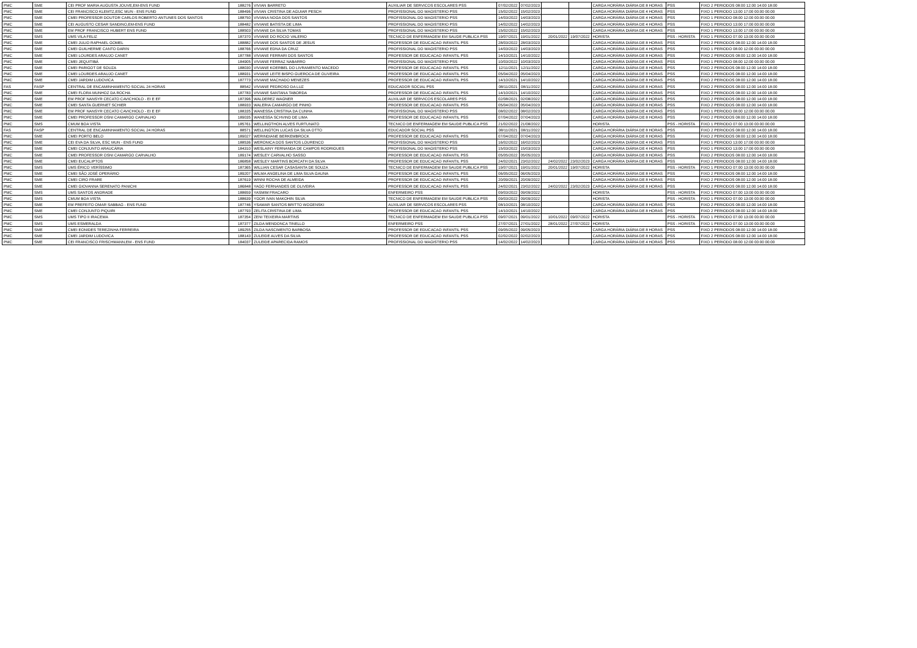| PMC | SME | CEI PROF MARIA AUGUSTA JOUVE,EM-ENS FUND | 188276 | VIVIAN BARRETO | AUXILIAR DE SERVICOS ESCOLARES PSS | 07/02/2022 | 07/02/2023 | | | CARGA HORÁRIA DIÁRIA DE 8 HORAS | PSS | FIXO 2 PERIODOS 08:00 12:00 14:00 18:00 |
| PMC | SME | CEI FRANCISCO KLEMTZ,ESC MUN - ENS FUND | 188496 | VIVIAN CRISTINA DE AGUIAR PESCH | PROFISSIONAL DO MAGISTERIO PSS | 15/02/2022 | 15/02/2023 | | | CARGA HORÁRIA DIÁRIA DE 4 HORAS | PSS | FIXO 1 PERIODO 13:00 17:00 00:00 00:00 |
| PMC | SME | CMEI PROFESSOR DOUTOR CARLOS ROBERTO ANTUNES DOS SANTOS | 188750 | VIVIANA NOGA DOS SANTOS | PROFISSIONAL DO MAGISTERIO PSS | 14/03/2022 | 14/03/2023 | | | CARGA HORÁRIA DIÁRIA DE 4 HORAS | PSS | FIXO 1 PERIODO 08:00 12:00 00:00 00:00 |
| PMC | SME | CEI AUGUSTO CESAR SANDINO,EM-ENS FUND | 188482 | VIVIANE BATISTA DE LIMA | PROFISSIONAL DO MAGISTERIO PSS | 14/02/2022 | 14/02/2023 | | | CARGA HORÁRIA DIÁRIA DE 4 HORAS | PSS | FIXO 1 PERIODO 13:00 17:00 00:00 00:00 |
| PMC | SME | EM PROF FRANCISCO HUBERT ENS FUND | 188503 | VIVIANE DA SILVA TOMAS | PROFISSIONAL DO MAGISTERIO PSS | 15/02/2022 | 15/02/2023 | | | CARGA HORÁRIA DIÁRIA DE 4 HORAS | PSS | FIXO 1 PERIODO 13:00 17:00 00:00 00:00 |
| PMC | SMS | UMS VILA FELIZ | 187370 | VIVIANE DO ROCIO VALERIO | TECNICO DE ENFERMAGEM EM SAUDE PUBLICA PSS | 19/07/2021 | 19/01/2022 | 20/01/2022 | 19/07/2022 | HORISTA | PSS - HORISTA | FIXO 1 PERIODO 07:00 13:00 00:00 00:00 |
| PMC | SME | CMEI JULIO RAPHAEL GOMEL | 188882 | VIVIANE DOS SANTOS DE JESUS | PROFESSOR DE EDUCACAO INFANTIL PSS | 28/03/2022 | 28/03/2023 | | | CARGA HORÁRIA DIÁRIA DE 8 HORAS | PSS | FIXO 2 PERIODOS 08:00 12:00 14:00 18:00 |
| PMC | SME | CMEI GUILHERME CANTO DARIN | 188766 | VIVIANE EDNA DA CRUZ | PROFISSIONAL DO MAGISTERIO PSS | 14/03/2022 | 14/03/2023 | | | CARGA HORÁRIA DIÁRIA DE 4 HORAS | PSS | FIXO 1 PERIODO 08:00 12:00 00:00 00:00 |
| PMC | SME | CMEI LOURDES ARAUJO CANET | 187788 | VIVIANE FERRARI DOS SANTOS | PROFESSOR DE EDUCACAO INFANTIL PSS | 14/10/2021 | 14/10/2022 | | | CARGA HORÁRIA DIÁRIA DE 8 HORAS | PSS | FIXO 2 PERIODOS 08:00 12:00 14:00 18:00 |
| PMC | SME | CMEI JEQUITIBÁ | 184905 | VIVIANE FERRAZ NABARRO | PROFISSIONAL DO MAGISTERIO PSS | 10/03/2022 | 10/03/2023 | | | CARGA HORÁRIA DIÁRIA DE 4 HORAS | PSS | FIXO 1 PERIODO 08:00 12:00 00:00 00:00 |
| PMC | SME | CMEI PARIGOT DE SOUZA | 188030 | VIVIANE KOERBEL DO LIVRAMENTO MACEDO | PROFESSOR DE EDUCACAO INFANTIL PSS | 12/11/2021 | 12/11/2022 | | | CARGA HORÁRIA DIÁRIA DE 8 HORAS | PSS | FIXO 2 PERIODOS 08:00 12:00 14:00 18:00 |
| PMC | SME | CMEI LOURDES ARAUJO CANET | 188931 | VIVIANE LEITE BISPO GUEROCA DE OLIVEIRA | PROFESSOR DE EDUCACAO INFANTIL PSS | 05/04/2022 | 05/04/2023 | | | CARGA HORÁRIA DIÁRIA DE 8 HORAS | PSS | FIXO 2 PERIODOS 08:00 12:00 14:00 18:00 |
| PMC | SME | CMEI JARDIM LUDOVICA | 187773 | VIVIANE MACHADO MENEZES | PROFESSOR DE EDUCACAO INFANTIL PSS | 14/10/2021 | 14/10/2022 | | | CARGA HORÁRIA DIÁRIA DE 8 HORAS | PSS | FIXO 2 PERIODOS 08:00 12:00 14:00 18:00 |
| FAS | FASP | CENTRAL DE ENCAMINHAMENTO SOCIAL 24 HORAS | 88542 | VIVIANE PEDROSO DA LUZ | EDUCADOR SOCIAL PSS | 08/11/2021 | 08/11/2022 | | | CARGA HORÁRIA DIÁRIA DE 8 HORAS | PSS | FIXO 2 PERIODOS 08:00 12:00 14:00 18:00 |
| PMC | SME | CMEI FLORA MUNHOZ DA ROCHA | 187783 | VIVIANE SANTANA TABORDA | PROFESSOR DE EDUCACAO INFANTIL PSS | 14/10/2021 | 14/10/2022 | | | CARGA HORÁRIA DIÁRIA DE 8 HORAS | PSS | FIXO 2 PERIODOS 08:00 12:00 14:00 18:00 |
| PMC | SME | EM PROF NANSYR CECATO CAVICHIOLO - EI E EF | 187396 | WALDEREZ WAGNER | AUXILIAR DE SERVICOS ESCOLARES PSS | 02/08/2021 | 02/08/2022 | | | CARGA HORÁRIA DIÁRIA DE 8 HORAS | PSS | FIXO 2 PERIODOS 08:00 12:00 14:00 18:00 |
| PMC | SME | CMEI SANTA GUERNET SCHIER | 188933 | WALERIA CAMARGO DE PINHO | PROFESSOR DE EDUCACAO INFANTIL PSS | 05/04/2022 | 05/04/2023 | | | CARGA HORÁRIA DIÁRIA DE 8 HORAS | PSS | FIXO 2 PERIODOS 08:00 12:00 14:00 18:00 |
| PMC | SME | EM PROF NANSYR CECATO CAVICHIOLO - EI E EF | 188335 | WANESSA CRISTINA DA CUNHA | PROFISSIONAL DO MAGISTERIO PSS | 08/02/2022 | 08/02/2023 | | | CARGA HORÁRIA DIÁRIA DE 4 HORAS | PSS | FIXO 1 PERIODO 08:00 12:00 00:00 00:00 |
| PMC | SME | CMEI PROFESSOR OSNI CAMARGO CARVALHO | 189035 | WANESSA SCHVIND DE LIMA | PROFESSOR DE EDUCACAO INFANTIL PSS | 07/04/2022 | 07/04/2023 | | | CARGA HORÁRIA DIÁRIA DE 8 HORAS | PSS | FIXO 2 PERIODOS 08:00 12:00 14:00 18:00 |
| PMC | SMS | CMUM BOA VISTA | 185761 | WELLINGTHON ALVES FURTUNATO | TECNICO DE ENFERMAGEM EM SAUDE PUBLICA PSS | 21/02/2022 | 21/08/2022 | | | HORISTA | PSS - HORISTA | FIXO 1 PERIODO 07:00 13:00 00:00 00:00 |
| FAS | FASP | CENTRAL DE ENCAMINHAMENTO SOCIAL 24 HORAS | 88571 | WELLINGTON LUCAS DA SILVA OTTO | EDUCADOR SOCIAL PSS | 08/11/2021 | 08/11/2022 | | | CARGA HORÁRIA DIÁRIA DE 8 HORAS | PSS | FIXO 2 PERIODOS 08:00 12:00 14:00 18:00 |
| PMC | SME | CMEI PORTO BELO | 189027 | WERINDIANE BERKEMBROCK | PROFESSOR DE EDUCACAO INFANTIL PSS | 07/04/2022 | 07/04/2023 | | | CARGA HORÁRIA DIÁRIA DE 8 HORAS | PSS | FIXO 2 PERIODOS 08:00 12:00 14:00 18:00 |
| PMC | SME | CEI EVA DA SILVA, ESC MUN - ENS FUND | 188536 | WERONICA DOS SANTOS LOURENCO | PROFISSIONAL DO MAGISTERIO PSS | 16/02/2022 | 16/02/2023 | | | CARGA HORÁRIA DIÁRIA DE 4 HORAS | PSS | FIXO 1 PERIODO 13:00 17:00 00:00 00:00 |
| PMC | SME | CMEI CONJUNTO ARAUCÁRIA | 184310 | WESLAINY FERNANDA DE CAMPOS RODRIGUES | PROFISSIONAL DO MAGISTERIO PSS | 15/03/2022 | 15/03/2023 | | | CARGA HORÁRIA DIÁRIA DE 4 HORAS | PSS | FIXO 1 PERIODO 13:00 17:00 00:00 00:00 |
| PMC | SME | CMEI PROFESSOR OSNI CAMARGO CARVALHO | 189174 | WESLEY CARVALHO SASSO | PROFESSOR DE EDUCACAO INFANTIL PSS | 05/05/2022 | 05/05/2023 | | | CARGA HORÁRIA DIÁRIA DE 8 HORAS | PSS | FIXO 2 PERIODOS 08:00 12:00 14:00 18:00 |
| PMC | SME | CMEI EUCALIPTOS | 186858 | WESLEY MARTINS BORCATH DA SILVA | PROFESSOR DE EDUCACAO INFANTIL PSS | 24/02/2021 | 23/02/2022 | 24/02/2022 | 23/02/2023 | CARGA HORÁRIA DIÁRIA DE 8 HORAS | PSS | FIXO 2 PERIODOS 08:00 12:00 14:00 18:00 |
| PMC | SMS | UMS ÉRICO VERÍSSIMO | 187365 | WILLIAN CESAR CASASANTA DE SOUZA | TECNICO DE ENFERMAGEM EM SAUDE PUBLICA PSS | 19/07/2021 | 19/01/2022 | 20/01/2022 | 19/07/2022 | HORISTA | PSS - HORISTA | FIXO 1 PERIODO 07:00 13:00 00:00 00:00 |
| PMC | SME | CMEI SÃO JOSÉ OPERÁRIO | 189207 | WILMA ANGELINA DE LIMA SILVA GAUNA | PROFESSOR DE EDUCACAO INFANTIL PSS | 06/05/2022 | 06/05/2023 | | | CARGA HORÁRIA DIÁRIA DE 8 HORAS | PSS | FIXO 2 PERIODOS 08:00 12:00 14:00 18:00 |
| PMC | SME | CMEI CIRO FRARE | 187619 | WINNI ROCHA DE ALMEIDA | PROFESSOR DE EDUCACAO INFANTIL PSS | 20/09/2021 | 20/09/2022 | | | CARGA HORÁRIA DIÁRIA DE 8 HORAS | PSS | FIXO 2 PERIODOS 08:00 12:00 14:00 18:00 |
| PMC | SME | CMEI GIOVANNA SERENATO PANICHI | 186848 | YAGO FERNANDES DE OLIVEIRA | PROFESSOR DE EDUCACAO INFANTIL PSS | 24/02/2021 | 23/02/2022 | 24/02/2022 | 23/02/2023 | CARGA HORÁRIA DIÁRIA DE 8 HORAS | PSS | FIXO 2 PERIODOS 08:00 12:00 14:00 18:00 |
| PMC | SMS | UMS SANTOS ANDRADE | 188659 | YASMIM FRACARO | ENFERMEIRO PSS | 09/03/2022 | 09/09/2022 | | | HORISTA | PSS - HORISTA | FIXO 1 PERIODO 07:00 13:00 00:00 00:00 |
| PMC | SMS | CMUM BOA VISTA | 188639 | YGOR IVAN MAKOHIN SILVA | TECNICO DE ENFERMAGEM EM SAUDE PUBLICA PSS | 09/03/2022 | 09/09/2022 | | | HORISTA | PSS - HORISTA | FIXO 1 PERIODO 07:00 13:00 00:00 00:00 |
| PMC | SME | EM PREFEITO OMAR SABBAG - ENS FUND | 187746 | YSAMAR SANTOS BRITTO WOGENSKI | AUXILIAR DE SERVICOS ESCOLARES PSS | 08/10/2021 | 08/10/2022 | | | CARGA HORÁRIA DIÁRIA DE 8 HORAS | PSS | FIXO 2 PERIODOS 08:00 12:00 14:00 18:00 |
| PMC | SME | CMEI CONJUNTO PIQUIRI | 187793 | ZELITA CRISTINA DE LIMA | PROFESSOR DE EDUCACAO INFANTIL PSS | 14/10/2021 | 14/10/2022 | | | CARGA HORÁRIA DIÁRIA DE 8 HORAS | PSS | FIXO 2 PERIODOS 08:00 12:00 14:00 18:00 |
| PMC | SMS | UMS TIPO II IRACEMA | 187354 | ZENI TEIXEIRA MARTINS | TECNICO DE ENFERMAGEM EM SAUDE PUBLICA PSS | 09/07/2021 | 09/01/2022 | 10/01/2022 | 09/07/2022 | HORISTA | PSS - HORISTA | FIXO 1 PERIODO 07:00 13:00 00:00 00:00 |
| PMC | SMS | UMS ESMERALDA | 187377 | ZILDA MENDONCA TINELLO | ENFERMEIRO PSS | 27/07/2021 | 27/01/2022 | 28/01/2022 | 27/07/2022 | HORISTA | PSS - HORISTA | FIXO 1 PERIODO 07:00 13:00 00:00 00:00 |
| PMC | SME | CMEI EONIDES TEREZINHA FERREIRA | 189255 | ZILDA NASCIMENTO BARBOSA | PROFESSOR DE EDUCACAO INFANTIL PSS | 09/05/2022 | 09/05/2023 | | | CARGA HORÁRIA DIÁRIA DE 8 HORAS | PSS | FIXO 2 PERIODOS 08:00 12:00 14:00 18:00 |
| PMC | SME | CMEI JARDIM LUDOVICA | 188143 | ZULEIDE ALVES DA SILVA | PROFESSOR DE EDUCACAO INFANTIL PSS | 02/02/2022 | 02/02/2023 | | | CARGA HORÁRIA DIÁRIA DE 8 HORAS | PSS | FIXO 2 PERIODOS 08:00 12:00 14:00 18:00 |
| PMC | SME | CEI FRANCISCO FRISCHMANN,EM - ENS FUND | 184037 | ZULEIDE APARECIDA RAMOS | PROFISSIONAL DO MAGISTERIO PSS | 14/02/2022 | 14/02/2023 | | | CARGA HORÁRIA DIÁRIA DE 4 HORAS | PSS | FIXO 1 PERIODO 08:00 12:00 00:00 00:00 |